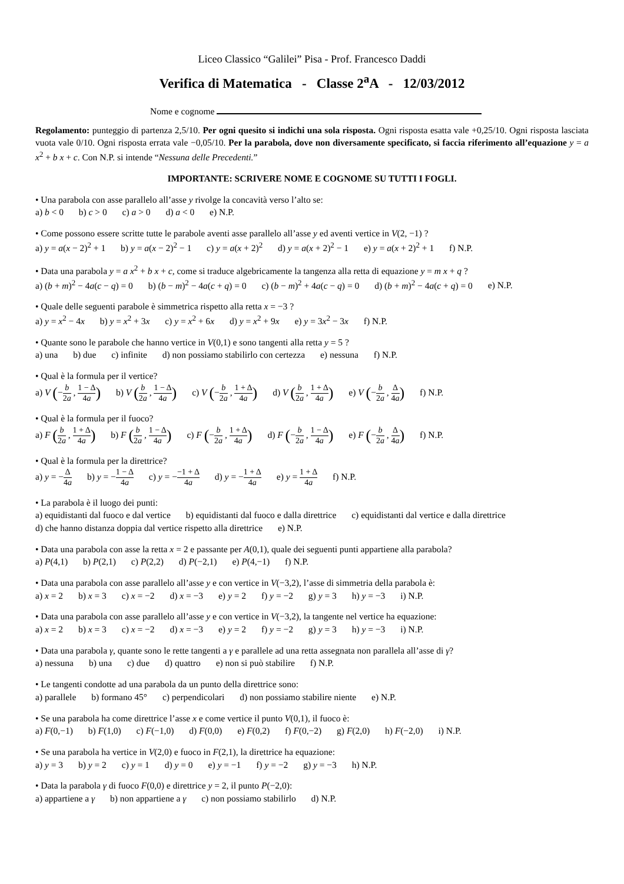Liceo Classico “Galilei” Pisa - Prof. Francesco Daddi
Verifica di Matematica - Classe 2<sup>a</sup>A - 12/03/2012
Nome e cognome
Regolamento: punteggio di partenza 2,5/10. Per ogni quesito si indichi una sola risposta. Ogni risposta esatta vale +0,25/10. Ogni risposta lasciata vuota vale 0/10. Ogni risposta errata vale −0,05/10. Per la parabola, dove non diversamente specificato, si faccia riferimento all’equazione y = a x<sup>2</sup> + b x + c. Con N.P. si intende “Nessuna delle Precedenti.”
IMPORTANTE: SCRIVERE NOME E COGNOME SU TUTTI I FOGLI.
• Una parabola con asse parallelo all’asse y rivolge la concavità verso l’alto se:
a) b < 0 b) c > 0 c) a > 0 d) a < 0 e) N.P.
• Come possono essere scritte tutte le parabole aventi asse parallelo all’asse y ed aventi vertice in V(2, −1) ?
a) y = a(x − 2)<sup>2</sup> + 1 b) y = a(x − 2)<sup>2</sup> − 1 c) y = a(x + 2)<sup>2</sup> d) y = a(x + 2)<sup>2</sup> − 1 e) y = a(x + 2)<sup>2</sup> + 1 f) N.P.
• Data una parabola y = a x<sup>2</sup> + b x + c, come si traduce algebricamente la tangenza alla retta di equazione y = m x + q ?
a) (b + m)<sup>2</sup> − 4a(c − q) = 0 b) (b − m)<sup>2</sup> − 4a(c + q) = 0 c) (b − m)<sup>2</sup> + 4a(c − q) = 0 d) (b + m)<sup>2</sup> − 4a(c + q) = 0 e) N.P.
• Quale delle seguenti parabole è simmetrica rispetto alla retta x = −3 ?
a) y = x<sup>2</sup> − 4x b) y = x<sup>2</sup> + 3x c) y = x<sup>2</sup> + 6x d) y = x<sup>2</sup> + 9x e) y = 3x<sup>2</sup> − 3x f) N.P.
• Quante sono le parabole che hanno vertice in V(0,1) e sono tangenti alla retta y = 5 ?
a) una b) due c) infinite d) non possiamo stabilirlo con certezza e) nessuna f) N.P.
• Qual è la formula per il vertice?
a) V (−b 2a , 1 − Δ 4a) b) V (b 2a , 1 − Δ 4a) c) V (−b 2a , 1 + Δ 4a) d) V (b 2a , 1 + Δ 4a) e) V (−b 2a , Δ 4a) f) N.P.
• Qual è la formula per il fuoco?
a) F (b 2a , 1 + Δ 4a) b) F (b 2a , 1 − Δ 4a) c) F (−b 2a , 1 + Δ 4a) d) F (−b 2a , 1 − Δ 4a) e) F (−b 2a , Δ 4a) f) N.P.
• Qual è la formula per la direttrice?
a) y = −Δ 4a b) y = −1 − Δ 4a c) y = −−1 + Δ 4a d) y = −1 + Δ 4a e) y = 1 + Δ 4a f) N.P.
• La parabola è il luogo dei punti:
a) equidistanti dal fuoco e dal vertice b) equidistanti dal fuoco e dalla direttrice c) equidistanti dal vertice e dalla direttrice
d) che hanno distanza doppia dal vertice rispetto alla direttrice e) N.P.
• Data una parabola con asse la retta x = 2 e passante per A(0,1), quale dei seguenti punti appartiene alla parabola?
a) P(4,1) b) P(2,1) c) P(2,2) d) P(−2,1) e) P(4,−1) f) N.P.
• Data una parabola con asse parallelo all’asse y e con vertice in V(−3,2), l’asse di simmetria della parabola è:
a) x = 2 b) x = 3 c) x = −2 d) x = −3 e) y = 2 f) y = −2 g) y = 3 h) y = −3 i) N.P.
• Data una parabola con asse parallelo all’asse y e con vertice in V(−3,2), la tangente nel vertice ha equazione:
a) x = 2 b) x = 3 c) x = −2 d) x = −3 e) y = 2 f) y = −2 g) y = 3 h) y = −3 i) N.P.
• Data una parabola γ, quante sono le rette tangenti a γ e parallele ad una retta assegnata non parallela all’asse di γ?
a) nessuna b) una c) due d) quattro e) non si può stabilire f) N.P.
• Le tangenti condotte ad una parabola da un punto della direttrice sono:
a) parallele b) formano 45° c) perpendicolari d) non possiamo stabilire niente e) N.P.
• Se una parabola ha come direttrice l’asse x e come vertice il punto V(0,1), il fuoco è:
a) F(0,−1) b) F(1,0) c) F(−1,0) d) F(0,0) e) F(0,2) f) F(0,−2) g) F(2,0) h) F(−2,0) i) N.P.
• Se una parabola ha vertice in V(2,0) e fuoco in F(2,1), la direttrice ha equazione:
a) y = 3 b) y = 2 c) y = 1 d) y = 0 e) y = −1 f) y = −2 g) y = −3 h) N.P.
• Data la parabola γ di fuoco F(0,0) e direttrice y = 2, il punto P(−2,0):
a) appartiene a γ b) non appartiene a γ c) non possiamo stabilirlo d) N.P.